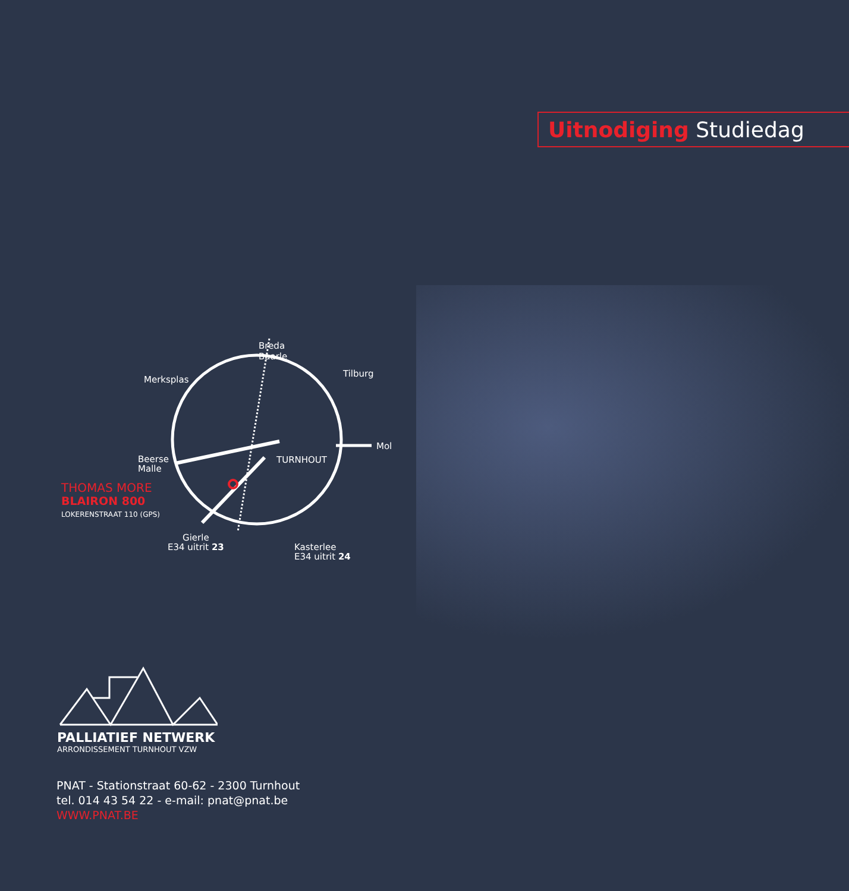Uitnodiging Studiedag
Breda
Baarle
Merksplas
Tilburg
Mol
TURNHOUT
Beerse
Malle
THOMAS MORE
BLAIRON 800
LOKERENSTRAAT 110 (GPS)
Gierle
E34 uitrit 23
Kasterlee
E34 uitrit 24
PALLIATIEF NETWERK
ARRONDISSEMENT TURNHOUT VZW
PNAT - Stationstraat 60-62 - 2300 Turnhout
tel. 014 43 54 22 - e-mail: pnat@pnat.be
WWW.PNAT.BE